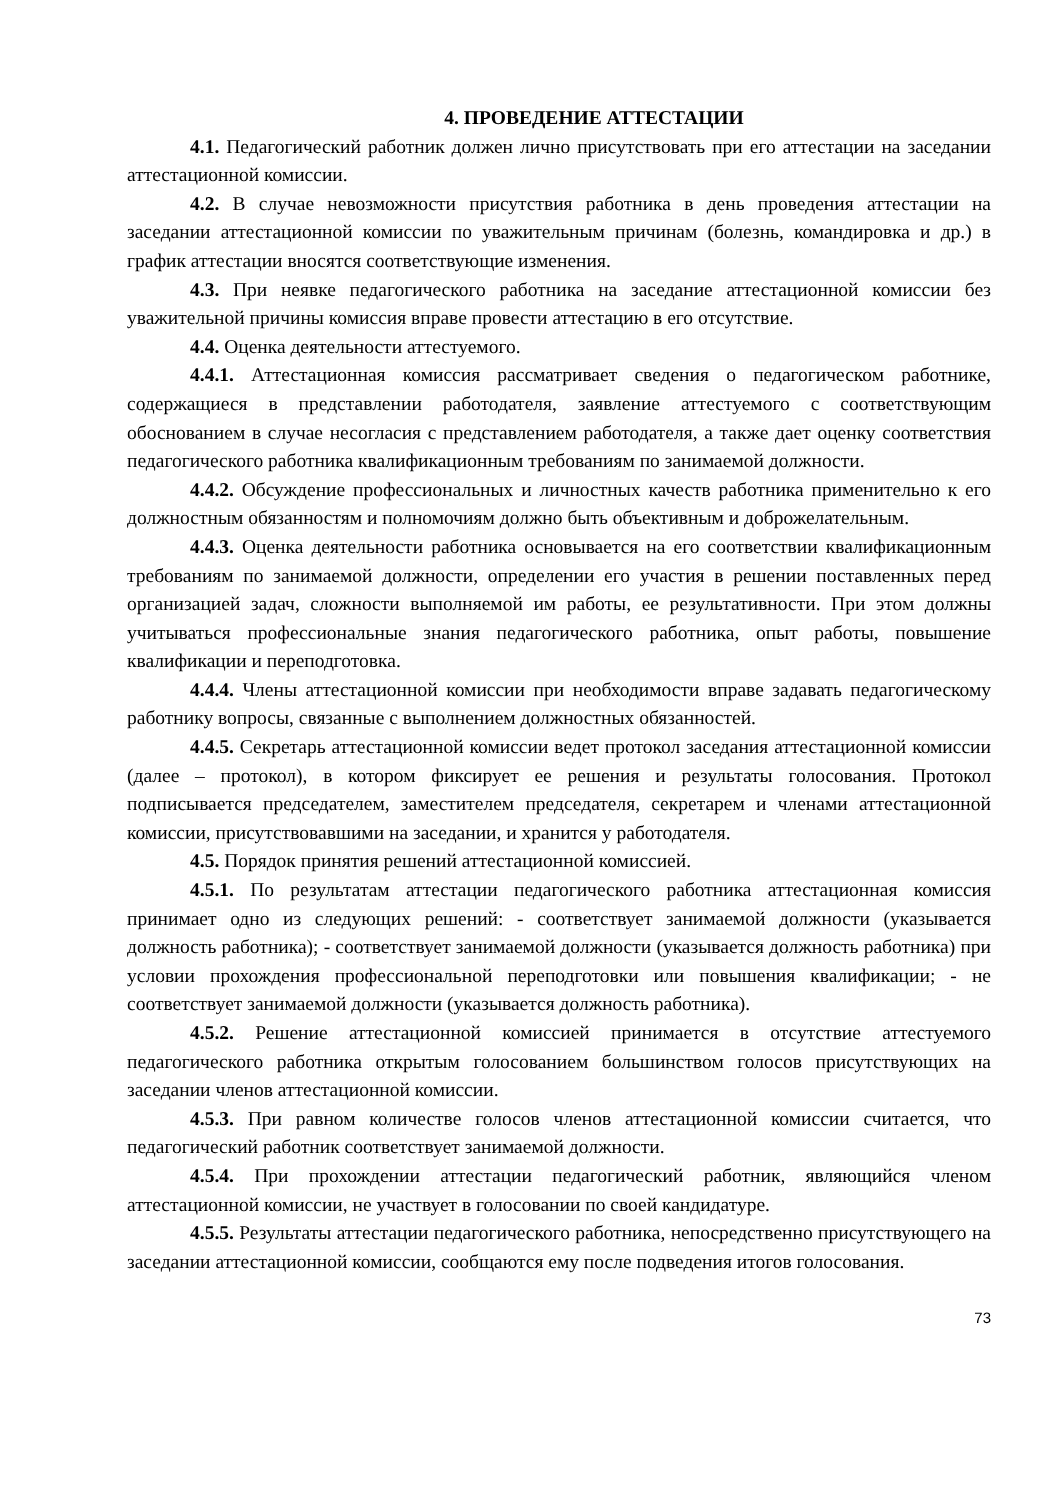4. ПРОВЕДЕНИЕ АТТЕСТАЦИИ
4.1. Педагогический работник должен лично присутствовать при его аттестации на заседании аттестационной комиссии.
4.2. В случае невозможности присутствия работника в день проведения аттестации на заседании аттестационной комиссии по уважительным причинам (болезнь, командировка и др.) в график аттестации вносятся соответствующие изменения.
4.3. При неявке педагогического работника на заседание аттестационной комиссии без уважительной причины комиссия вправе провести аттестацию в его отсутствие.
4.4. Оценка деятельности аттестуемого.
4.4.1. Аттестационная комиссия рассматривает сведения о педагогическом работнике, содержащиеся в представлении работодателя, заявление аттестуемого с соответствующим обоснованием в случае несогласия с представлением работодателя, а также дает оценку соответствия педагогического работника квалификационным требованиям по занимаемой должности.
4.4.2. Обсуждение профессиональных и личностных качеств работника применительно к его должностным обязанностям и полномочиям должно быть объективным и доброжелательным.
4.4.3. Оценка деятельности работника основывается на его соответствии квалификационным требованиям по занимаемой должности, определении его участия в решении поставленных перед организацией задач, сложности выполняемой им работы, ее результативности. При этом должны учитываться профессиональные знания педагогического работника, опыт работы, повышение квалификации и переподготовка.
4.4.4. Члены аттестационной комиссии при необходимости вправе задавать педагогическому работнику вопросы, связанные с выполнением должностных обязанностей.
4.4.5. Секретарь аттестационной комиссии ведет протокол заседания аттестационной комиссии (далее – протокол), в котором фиксирует ее решения и результаты голосования. Протокол подписывается председателем, заместителем председателя, секретарем и членами аттестационной комиссии, присутствовавшими на заседании, и хранится у работодателя.
4.5. Порядок принятия решений аттестационной комиссией.
4.5.1. По результатам аттестации педагогического работника аттестационная комиссия принимает одно из следующих решений: - соответствует занимаемой должности (указывается должность работника); - соответствует занимаемой должности (указывается должность работника) при условии прохождения профессиональной переподготовки или повышения квалификации; - не соответствует занимаемой должности (указывается должность работника).
4.5.2. Решение аттестационной комиссией принимается в отсутствие аттестуемого педагогического работника открытым голосованием большинством голосов присутствующих на заседании членов аттестационной комиссии.
4.5.3. При равном количестве голосов членов аттестационной комиссии считается, что педагогический работник соответствует занимаемой должности.
4.5.4. При прохождении аттестации педагогический работник, являющийся членом аттестационной комиссии, не участвует в голосовании по своей кандидатуре.
4.5.5. Результаты аттестации педагогического работника, непосредственно присутствующего на заседании аттестационной комиссии, сообщаются ему после подведения итогов голосования.
73